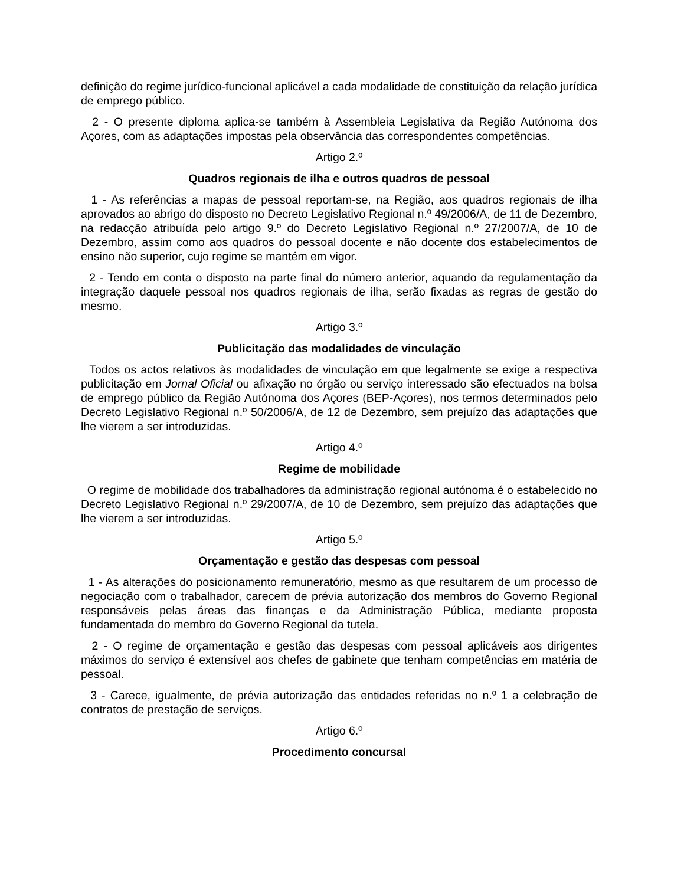definição do regime jurídico-funcional aplicável a cada modalidade de constituição da relação jurídica de emprego público.
2 - O presente diploma aplica-se também à Assembleia Legislativa da Região Autónoma dos Açores, com as adaptações impostas pela observância das correspondentes competências.
Artigo 2.º
Quadros regionais de ilha e outros quadros de pessoal
1 - As referências a mapas de pessoal reportam-se, na Região, aos quadros regionais de ilha aprovados ao abrigo do disposto no Decreto Legislativo Regional n.º 49/2006/A, de 11 de Dezembro, na redacção atribuída pelo artigo 9.º do Decreto Legislativo Regional n.º 27/2007/A, de 10 de Dezembro, assim como aos quadros do pessoal docente e não docente dos estabelecimentos de ensino não superior, cujo regime se mantém em vigor.
2 - Tendo em conta o disposto na parte final do número anterior, aquando da regulamentação da integração daquele pessoal nos quadros regionais de ilha, serão fixadas as regras de gestão do mesmo.
Artigo 3.º
Publicitação das modalidades de vinculação
Todos os actos relativos às modalidades de vinculação em que legalmente se exige a respectiva publicitação em Jornal Oficial ou afixação no órgão ou serviço interessado são efectuados na bolsa de emprego público da Região Autónoma dos Açores (BEP-Açores), nos termos determinados pelo Decreto Legislativo Regional n.º 50/2006/A, de 12 de Dezembro, sem prejuízo das adaptações que lhe vierem a ser introduzidas.
Artigo 4.º
Regime de mobilidade
O regime de mobilidade dos trabalhadores da administração regional autónoma é o estabelecido no Decreto Legislativo Regional n.º 29/2007/A, de 10 de Dezembro, sem prejuízo das adaptações que lhe vierem a ser introduzidas.
Artigo 5.º
Orçamentação e gestão das despesas com pessoal
1 - As alterações do posicionamento remuneratório, mesmo as que resultarem de um processo de negociação com o trabalhador, carecem de prévia autorização dos membros do Governo Regional responsáveis pelas áreas das finanças e da Administração Pública, mediante proposta fundamentada do membro do Governo Regional da tutela.
2 - O regime de orçamentação e gestão das despesas com pessoal aplicáveis aos dirigentes máximos do serviço é extensível aos chefes de gabinete que tenham competências em matéria de pessoal.
3 - Carece, igualmente, de prévia autorização das entidades referidas no n.º 1 a celebração de contratos de prestação de serviços.
Artigo 6.º
Procedimento concursal